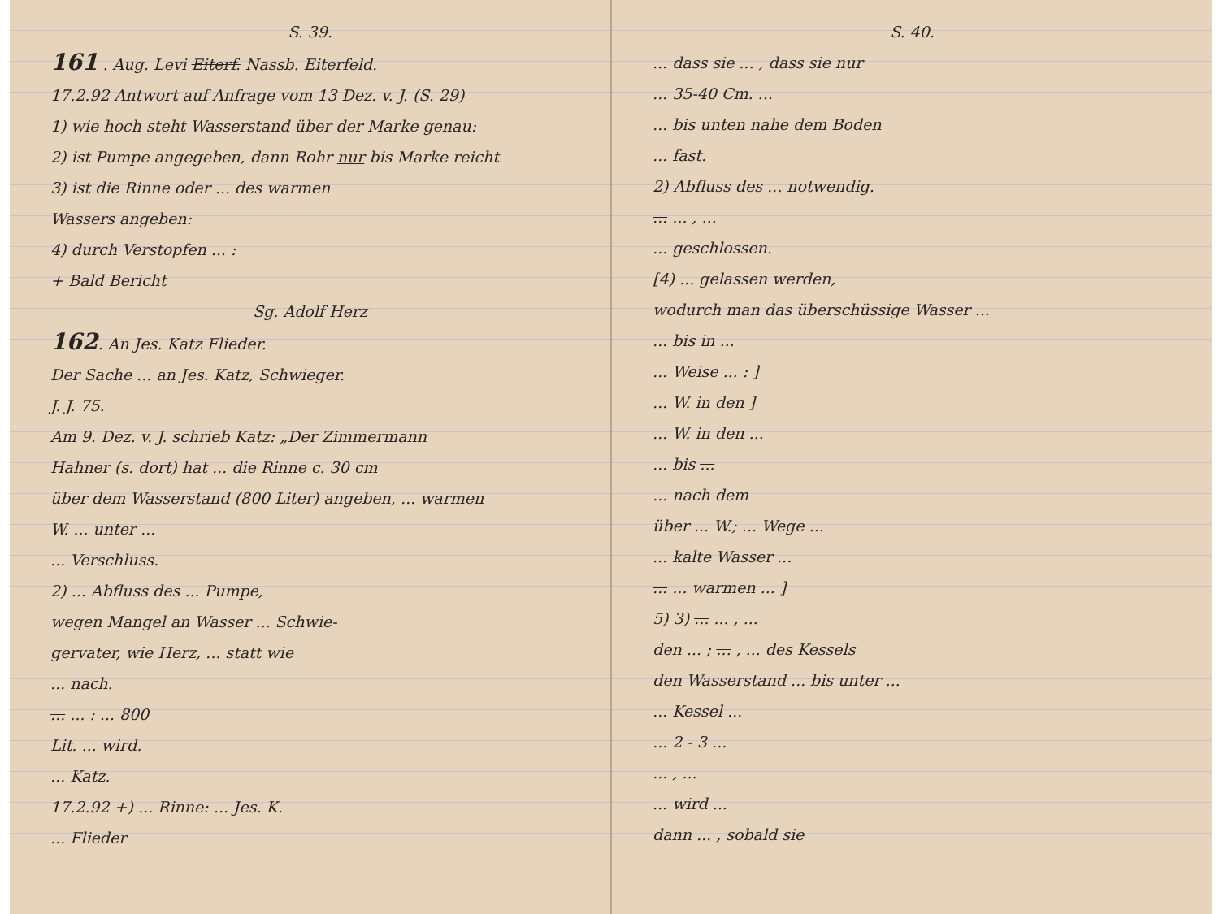S. 39.
161 . Aug. Levi Eiterf. Nassb. Eiterfeld.
17.2.92 Antwort auf Anfrage vom 13 Dez. v. J. (S. 29)
1) wie hoch steht Wasserstand über der Marke genau:
2) ist Pumpe angegeben, dann Rohr nur bis Marke reicht
3) ist die Rinne oder ... des warmen
Wassers angeben:
4) durch Verstopfen ... :
+ Bald Bericht
Sg. Adolf Herz
162. An Jes. Katz Flieder.
Der Sache ... an Jes. Katz, Schwieger.
J. J. 75.
Am 9. Dez. v. J. schrieb Katz: „Der Zimmermann
Hahner (s. dort) hat ... die Rinne c. 30 cm
über dem Wasserstand (800 Liter) angeben, ... warmen
W. ... unter ...
... Verschluss.
2) ... Abfluss des ... Pumpe,
wegen Mangel an Wasser ... Schwie-
gervater, wie Herz, ... statt wie
... nach.
... ... : ... 800
Lit. ... wird.
... Katz.
17.2.92 +) ... Rinne: ... Jes. K.
... Flieder
S. 40.
... dass sie ... , dass sie nur
... 35-40 Cm. ...
... bis unten nahe dem Boden
... fast.
2) Abfluss des ... notwendig.
... ... , ...
... geschlossen.
[4) ... gelassen werden,
wodurch man das überschüssige Wasser ...
... bis in ...
... Weise ... : ]
... W. in den ]
... W. in den ...
... bis ...
... nach dem
über ... W.; ... Wege ...
... kalte Wasser ...
... ... warmen ... ]
5) 3) ... ... , ...
den ... ; ... , ... des Kessels
den Wasserstand ... bis unter ...
... Kessel ...
... 2 - 3 ...
... , ...
... wird ...
dann ... , sobald sie